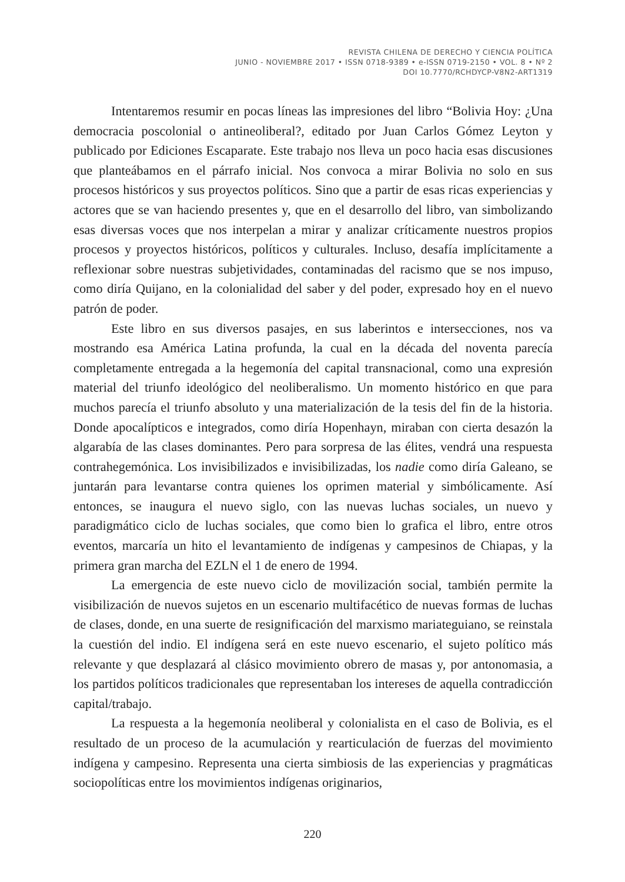REVISTA CHILENA DE DERECHO Y CIENCIA POLÍTICA
JUNIO - NOVIEMBRE 2017 • ISSN 0718-9389 • e-ISSN 0719-2150 • VOL. 8 • Nº 2
DOI 10.7770/RCHDYCP-V8N2-ART1319
Intentaremos resumir en pocas líneas las impresiones del libro “Bolivia Hoy: ¿Una democracia poscolonial o antineoliberal?, editado por Juan Carlos Gómez Leyton y publicado por Ediciones Escaparate. Este trabajo nos lleva un poco hacia esas discusiones que planteábamos en el párrafo inicial. Nos convoca a mirar Bolivia no solo en sus procesos históricos y sus proyectos políticos. Sino que a partir de esas ricas experiencias y actores que se van haciendo presentes y, que en el desarrollo del libro, van simbolizando esas diversas voces que nos interpelan a mirar y analizar críticamente nuestros propios procesos y proyectos históricos, políticos y culturales. Incluso, desafía implícitamente a reflexionar sobre nuestras subjetividades, contaminadas del racismo que se nos impuso, como diría Quijano, en la colonialidad del saber y del poder, expresado hoy en el nuevo patrón de poder.
Este libro en sus diversos pasajes, en sus laberintos e intersecciones, nos va mostrando esa América Latina profunda, la cual en la década del noventa parecía completamente entregada a la hegemonía del capital transnacional, como una expresión material del triunfo ideológico del neoliberalismo. Un momento histórico en que para muchos parecía el triunfo absoluto y una materialización de la tesis del fin de la historia. Donde apocalípticos e integrados, como diría Hopenhayn, miraban con cierta desazón la algarabía de las clases dominantes. Pero para sorpresa de las élites, vendrá una respuesta contrahegemónica. Los invisibilizados e invisibilizadas, los nadie como diría Galeano, se juntarán para levantarse contra quienes los oprimen material y simbólicamente. Así entonces, se inaugura el nuevo siglo, con las nuevas luchas sociales, un nuevo y paradigmático ciclo de luchas sociales, que como bien lo grafica el libro, entre otros eventos, marcaría un hito el levantamiento de indígenas y campesinos de Chiapas, y la primera gran marcha del EZLN el 1 de enero de 1994.
La emergencia de este nuevo ciclo de movilización social, también permite la visibilización de nuevos sujetos en un escenario multifacético de nuevas formas de luchas de clases, donde, en una suerte de resignificación del marxismo mariateguiano, se reinstala la cuestión del indio. El indígena será en este nuevo escenario, el sujeto político más relevante y que desplazará al clásico movimiento obrero de masas y, por antonomasia, a los partidos políticos tradicionales que representaban los intereses de aquella contradicción capital/trabajo.
La respuesta a la hegemonía neoliberal y colonialista en el caso de Bolivia, es el resultado de un proceso de la acumulación y rearticulación de fuerzas del movimiento indígena y campesino. Representa una cierta simbiosis de las experiencias y pragmáticas sociopolíticas entre los movimientos indígenas originarios,
220